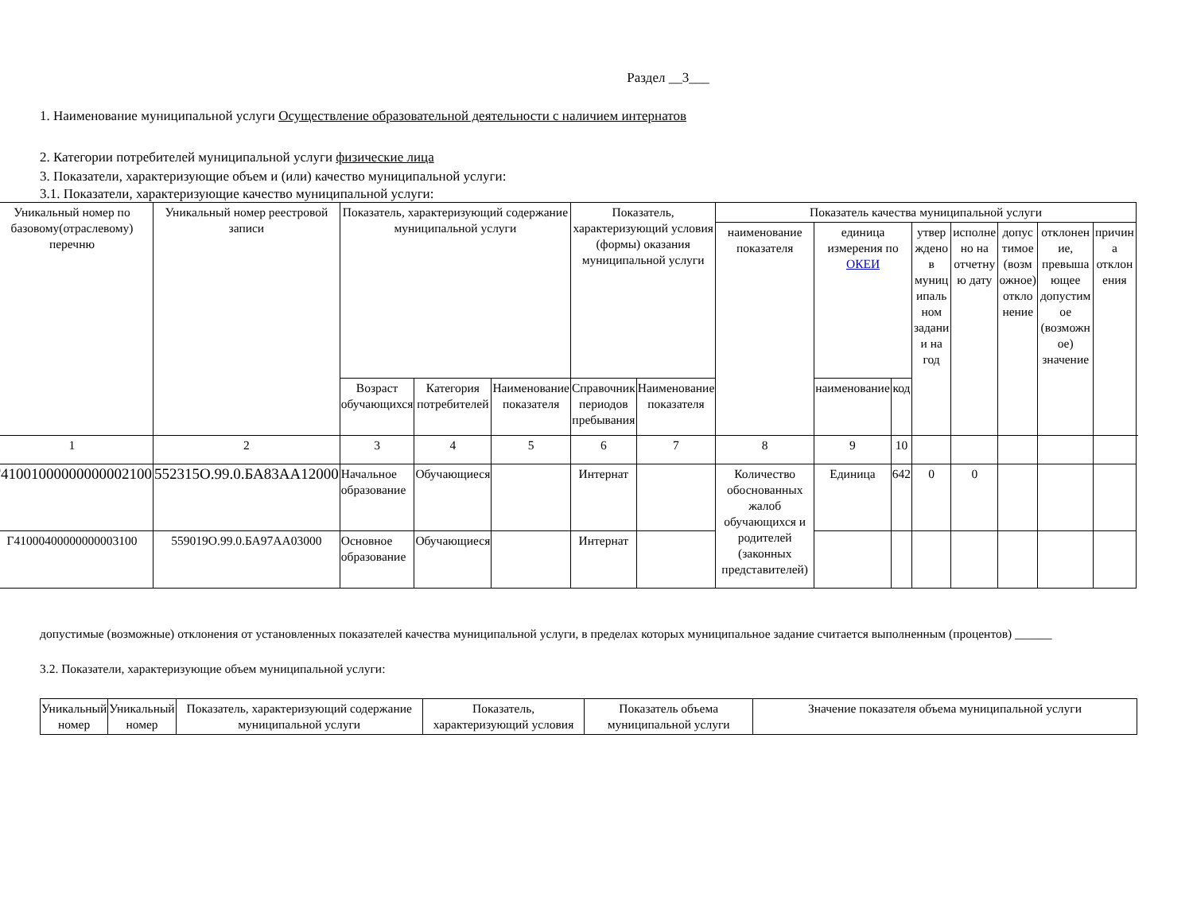Раздел __3___
1. Наименование муниципальной услуги Осуществление образовательной деятельности с наличием интернатов
2. Категории потребителей муниципальной услуги физические лица
3. Показатели, характеризующие объем и (или) качество муниципальной услуги:
3.1. Показатели, характеризующие качество муниципальной услуги:
| Уникальный номер по базовому(отраслевому) перечню | Уникальный номер реестровой записи | Показатель, характеризующий содержание муниципальной услуги | | | Показатель, характеризующий условия (формы) оказания муниципальной услуги | | Показатель качества муниципальной услуги | | | | | | | | |
| --- | --- | --- | --- | --- | --- | --- | --- | --- | --- | --- | --- | --- | --- | --- | --- |
| | | | | | | | наименование показателя | единица измерения по ОКЕИ | | утвер ждено в муниц ипаль ном задани и на год | исполне но на отчетну ю дату | допус тимое (возм ожное) откло нение | отклонен ие, превыша ющее допустим ое (возможн ое) значение | причин а отклон ения | |
| | | Возраст обучающихся | Категория потребителей | Наименование показателя | Справочник периодов пребывания | Наименование показателя | | наименование | код | | | | | | |
| 1 | 2 | 3 | 4 | 5 | 6 | 7 | 8 | 9 | 10 | | | | | | |
| Г41001000000000002100 | 552315О.99.0.БА83АА12000 | Начальное образование | Обучающиеся | | Интернат | | Количество обоснованных жалоб обучающихся и родителей (законных представителей) | Единица | 642 | 0 | 0 | | | | |
| Г41000400000000003100 | 559019О.99.0.БА97АА03000 | Основное образование | Обучающиеся | | Интернат | | | | | | | | | | |
допустимые (возможные) отклонения от установленных показателей качества муниципальной услуги, в пределах которых муниципальное задание считается выполненным (процентов) ______
3.2. Показатели, характеризующие объем муниципальной услуги:
| Уникальный номер | Уникальный номер | Показатель, характеризующий содержание муниципальной услуги | Показатель, характеризующий условия | Показатель объема муниципальной услуги | Значение показателя объема муниципальной услуги |
| --- | --- | --- | --- | --- | --- |